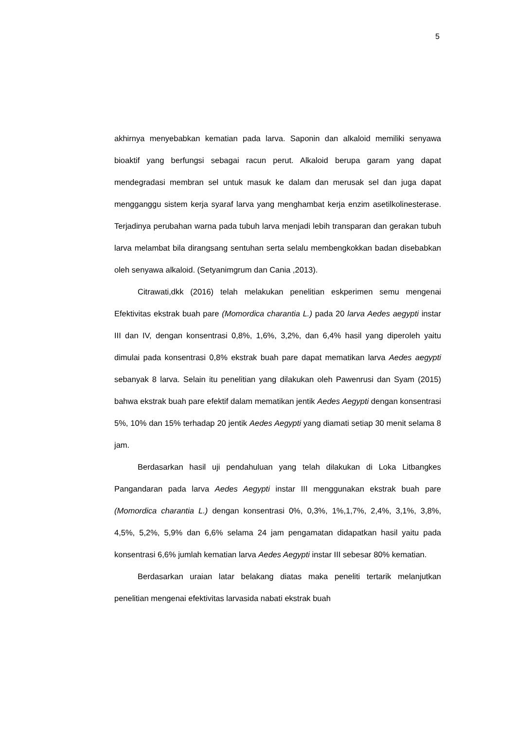5
akhirnya menyebabkan kematian pada larva. Saponin dan alkaloid memiliki senyawa bioaktif yang berfungsi sebagai racun perut. Alkaloid berupa garam yang dapat mendegradasi membran sel untuk masuk ke dalam dan merusak sel dan juga dapat mengganggu sistem kerja syaraf larva yang menghambat kerja enzim asetilkolinesterase. Terjadinya perubahan warna pada tubuh larva menjadi lebih transparan dan gerakan tubuh larva melambat bila dirangsang sentuhan serta selalu membengkokkan badan disebabkan oleh senyawa alkaloid. (Setyanimgrum dan Cania ,2013).
Citrawati,dkk (2016) telah melakukan penelitian eskperimen semu mengenai Efektivitas ekstrak buah pare (Momordica charantia L.) pada 20 larva Aedes aegypti instar III dan IV, dengan konsentrasi 0,8%, 1,6%, 3,2%, dan 6,4% hasil yang diperoleh yaitu dimulai pada konsentrasi 0,8% ekstrak buah pare dapat mematikan larva Aedes aegypti sebanyak 8 larva. Selain itu penelitian yang dilakukan oleh Pawenrusi dan Syam (2015) bahwa ekstrak buah pare efektif dalam mematikan jentik Aedes Aegypti dengan konsentrasi 5%, 10% dan 15% terhadap 20 jentik Aedes Aegypti yang diamati setiap 30 menit selama 8 jam.
Berdasarkan hasil uji pendahuluan yang telah dilakukan di Loka Litbangkes Pangandaran pada larva Aedes Aegypti instar III menggunakan ekstrak buah pare (Momordica charantia L.) dengan konsentrasi 0%, 0,3%, 1%,1,7%, 2,4%, 3,1%, 3,8%, 4,5%, 5,2%, 5,9% dan 6,6% selama 24 jam pengamatan didapatkan hasil yaitu pada konsentrasi 6,6% jumlah kematian larva Aedes Aegypti instar III sebesar 80% kematian.
Berdasarkan uraian latar belakang diatas maka peneliti tertarik melanjutkan penelitian mengenai efektivitas larvasida nabati ekstrak buah